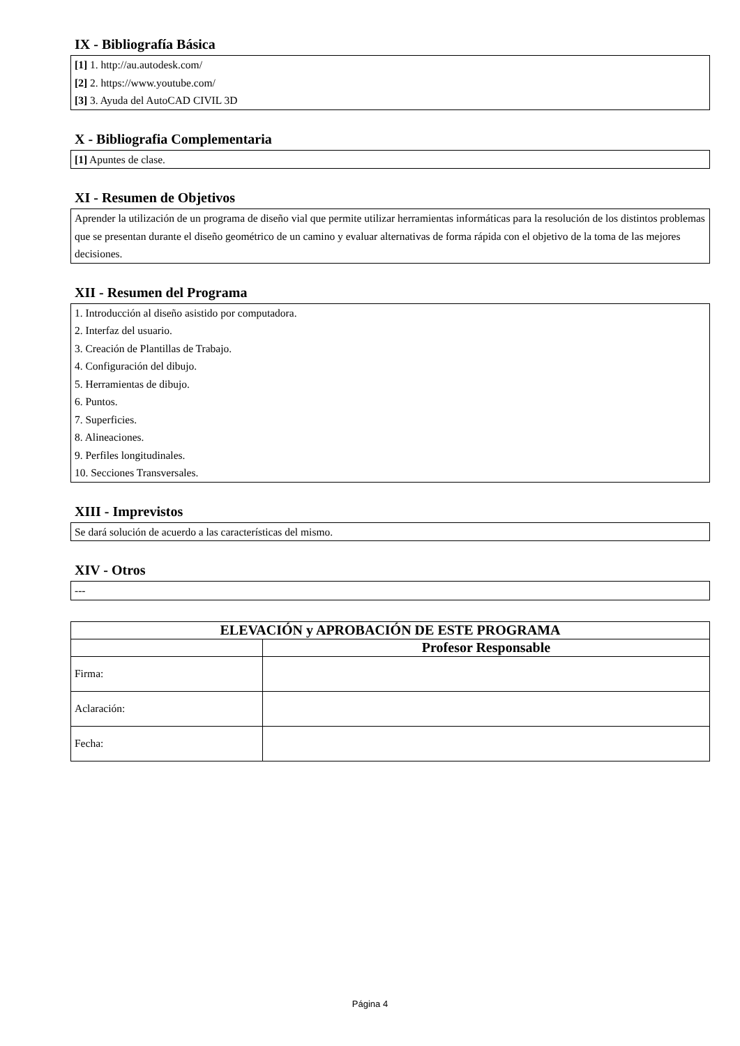IX - Bibliografía Básica
[1] 1. http://au.autodesk.com/
[2] 2. https://www.youtube.com/
[3] 3. Ayuda del AutoCAD CIVIL 3D
X - Bibliografia Complementaria
[1] Apuntes de clase.
XI - Resumen de Objetivos
Aprender la utilización de un programa de diseño vial que permite utilizar herramientas informáticas para la resolución de los distintos problemas que se presentan durante el diseño geométrico de un camino y evaluar alternativas de forma rápida con el objetivo de la toma de las mejores decisiones.
XII - Resumen del Programa
1. Introducción al diseño asistido por computadora.
2. Interfaz del usuario.
3. Creación de Plantillas de Trabajo.
4. Configuración del dibujo.
5. Herramientas de dibujo.
6. Puntos.
7. Superficies.
8. Alineaciones.
9. Perfiles longitudinales.
10. Secciones Transversales.
XIII - Imprevistos
Se dará solución de acuerdo a las características del mismo.
XIV - Otros
---
| ELEVACIÓN y APROBACIÓN DE ESTE PROGRAMA | |
| --- | --- |
| | Profesor Responsable |
| Firma: | |
| Aclaración: | |
| Fecha: | |
Página 4